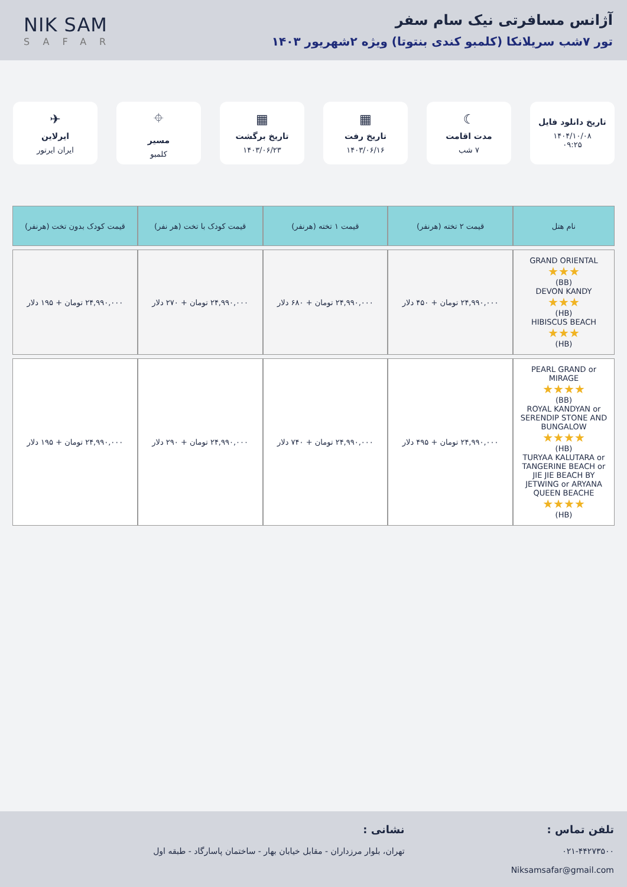آژانس مسافرتی نیک سام سفر
تور ۷شب سریلانکا (کلمبو کندی بنتوتا) ویژه ۲شهریور ۱۴۰۳
NIK SAM
SAFAR
تاریخ دانلود فایل
۱۴۰۴/۱۰/۰۸
۰۹:۲۵
☾
مدت اقامت
۷ شب
▦
تاریخ رفت
۱۴۰۳/۰۶/۱۶
▦
تاریخ برگشت
۱۴۰۳/۰۶/۲۳
⌖
مسیر
کلمبو
✈
ایرلاین
ایران ایرتور
| نام هتل | قیمت ۲ تخته (هرنفر) | قیمت ۱ تخته (هرنفر) | قیمت کودک با تخت (هر نفر) | قیمت کودک بدون تخت (هرنفر) |
| --- | --- | --- | --- | --- |
| GRAND ORIENTAL ★★★ (BB) DEVON KANDY ★★★ (HB) HIBISCUS BEACH ★★★ (HB) | ۲۴,۹۹۰,۰۰۰ تومان + ۴۵۰ دلار | ۲۴,۹۹۰,۰۰۰ تومان + ۶۸۰ دلار | ۲۴,۹۹۰,۰۰۰ تومان + ۲۷۰ دلار | ۲۴,۹۹۰,۰۰۰ تومان + ۱۹۵ دلار |
| PEARL GRAND or MIRAGE ★★★★ (BB) ROYAL KANDYAN or SERENDIP STONE AND BUNGALOW ★★★★ (HB) TURYAA KALUTARA or TANGERINE BEACH or JIE JIE BEACH BY JETWING or ARYANA QUEEN BEACHE ★★★★ (HB) | ۲۴,۹۹۰,۰۰۰ تومان + ۴۹۵ دلار | ۲۴,۹۹۰,۰۰۰ تومان + ۷۴۰ دلار | ۲۴,۹۹۰,۰۰۰ تومان + ۲۹۰ دلار | ۲۴,۹۹۰,۰۰۰ تومان + ۱۹۵ دلار |
تلفن تماس :
۰۲۱-۴۴۲۷۳۵۰۰
Niksamsafar@gmail.com
نشانی :
تهران، بلوار مرزداران - مقابل خیابان بهار - ساختمان پاسارگاد - طبقه اول